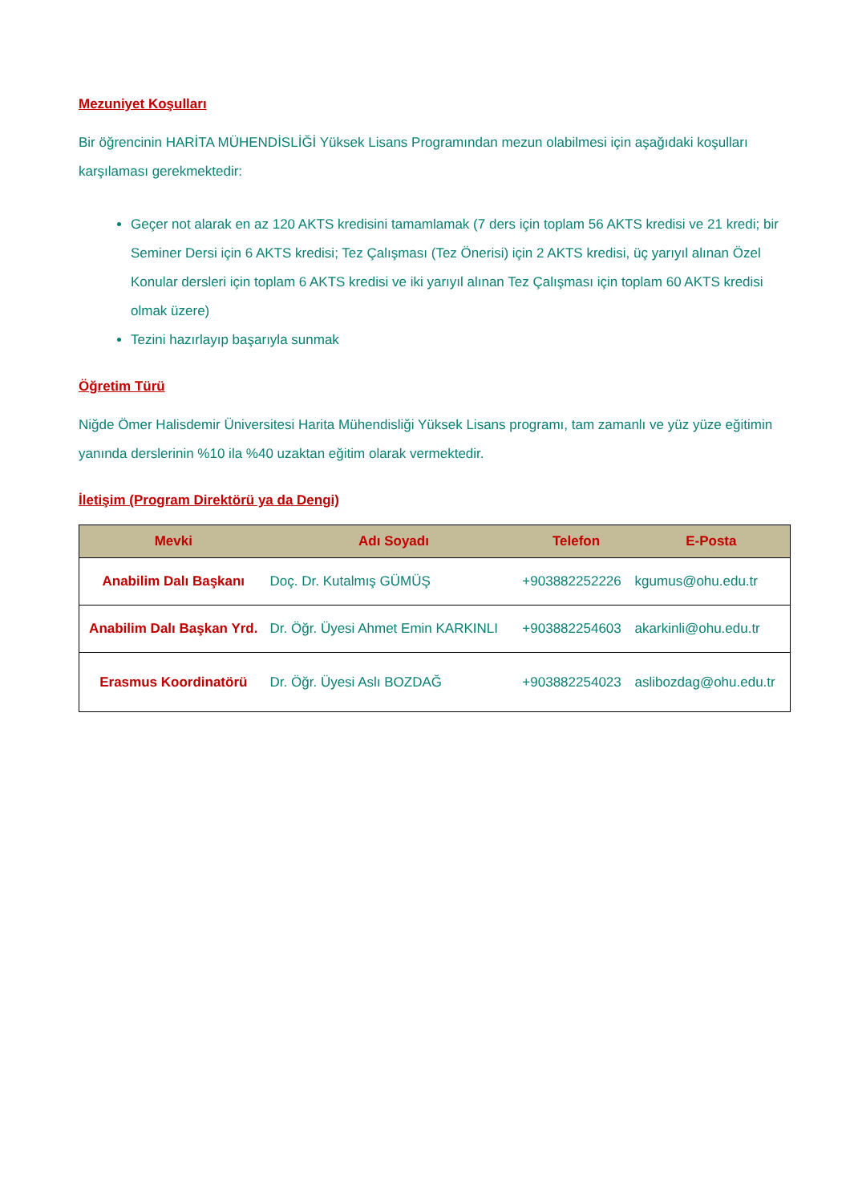Mezuniyet Koşulları
Bir öğrencinin HARİTA MÜHENDİSLİĞİ Yüksek Lisans Programından mezun olabilmesi için aşağıdaki koşulları karşılaması gerekmektedir:
Geçer not alarak en az 120 AKTS kredisini tamamlamak (7 ders için toplam 56 AKTS kredisi ve 21 kredi; bir Seminer Dersi için 6 AKTS kredisi; Tez Çalışması (Tez Önerisi) için 2 AKTS kredisi, üç yarıyıl alınan Özel Konular dersleri için toplam 6 AKTS kredisi ve iki yarıyıl alınan Tez Çalışması için toplam 60 AKTS kredisi olmak üzere)
Tezini hazırlayıp başarıyla sunmak
Öğretim Türü
Niğde Ömer Halisdemir Üniversitesi Harita Mühendisliği Yüksek Lisans programı, tam zamanlı ve yüz yüze eğitimin yanında derslerinin %10 ila %40 uzaktan eğitim olarak vermektedir.
İletişim (Program Direktörü ya da Dengi)
| Mevki | Adı Soyadı | Telefon | E-Posta |
| --- | --- | --- | --- |
| Anabilim Dalı Başkanı | Doç. Dr. Kutalmış GÜMÜŞ | +903882252226 | kgumus@ohu.edu.tr |
| Anabilim Dalı Başkan Yrd. | Dr. Öğr. Üyesi Ahmet Emin KARKINLI | +903882254603 | akarkinli@ohu.edu.tr |
| Erasmus Koordinatörü | Dr. Öğr. Üyesi Aslı BOZDAĞ | +903882254023 | aslibozdag@ohu.edu.tr |